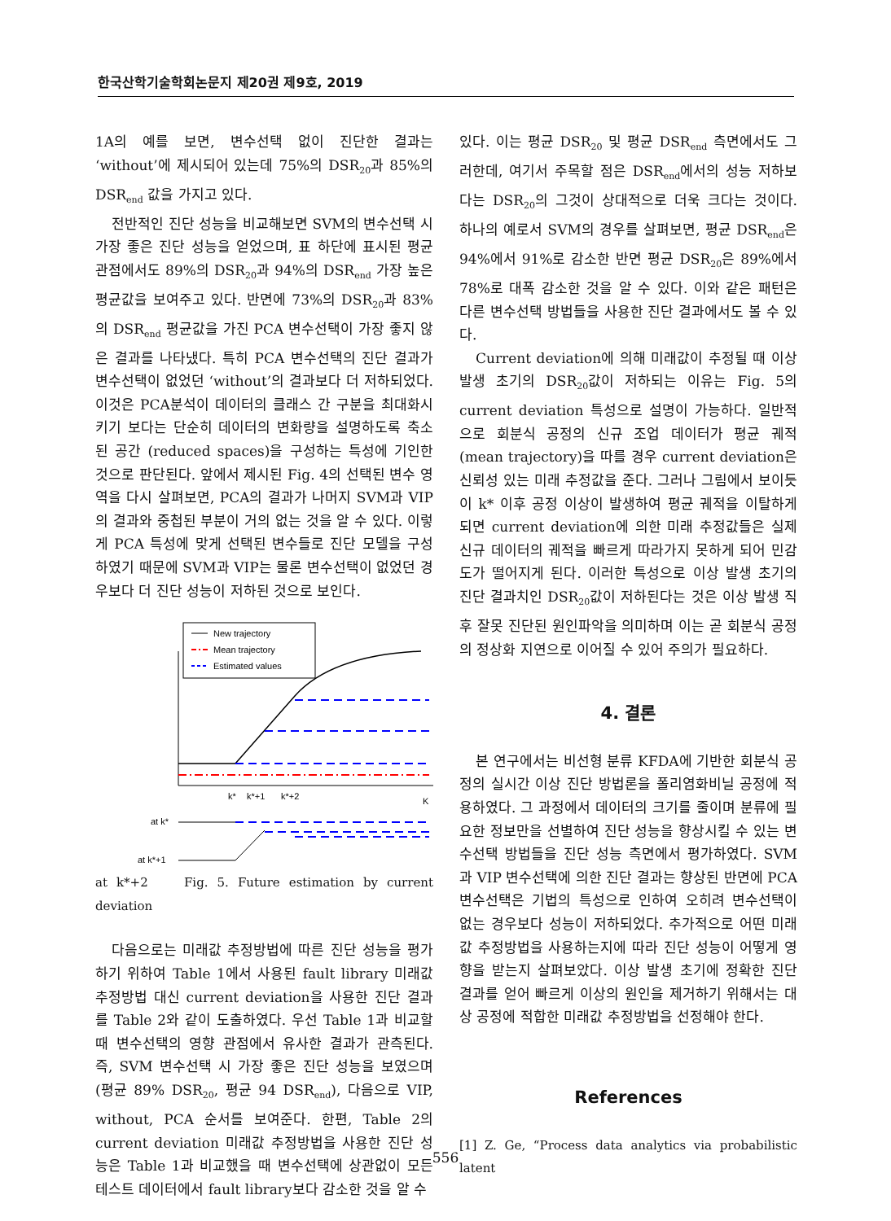한국산학기술학회논문지 제20권 제9호, 2019
1A의 예를 보면, 변수선택 없이 진단한 결과는 ‘without’에 제시되어 있는데 75%의 DSR<sub>20</sub>과 85%의 DSR<sub>end</sub> 값을 가지고 있다.
전반적인 진단 성능을 비교해보면 SVM의 변수선택 시 가장 좋은 진단 성능을 얻었으며, 표 하단에 표시된 평균 관점에서도 89%의 DSR<sub>20</sub>과 94%의 DSR<sub>end</sub> 가장 높은 평균값을 보여주고 있다. 반면에 73%의 DSR<sub>20</sub>과 83%의 DSR<sub>end</sub> 평균값을 가진 PCA 변수선택이 가장 좋지 않은 결과를 나타냈다. 특히 PCA 변수선택의 진단 결과가 변수선택이 없었던 ‘without’의 결과보다 더 저하되었다. 이것은 PCA분석이 데이터의 클래스 간 구분을 최대화시키기 보다는 단순히 데이터의 변화량을 설명하도록 축소된 공간 (reduced spaces)을 구성하는 특성에 기인한 것으로 판단된다. 앞에서 제시된 Fig. 4의 선택된 변수 영역을 다시 살펴보면, PCA의 결과가 나머지 SVM과 VIP의 결과와 중첩된 부분이 거의 없는 것을 알 수 있다. 이렇게 PCA 특성에 맞게 선택된 변수들로 진단 모델을 구성하였기 때문에 SVM과 VIP는 물론 변수선택이 없었던 경우보다 더 진단 성능이 저하된 것으로 보인다.
New trajectory
Mean trajectory
Estimated values
k*
k*+1
k*+2
K
at k*
at k*+1
at k*+2 Fig. 5. Future estimation by current deviation
다음으로는 미래값 추정방법에 따른 진단 성능을 평가하기 위하여 Table 1에서 사용된 fault library 미래값 추정방법 대신 current deviation을 사용한 진단 결과를 Table 2와 같이 도출하였다. 우선 Table 1과 비교할 때 변수선택의 영향 관점에서 유사한 결과가 관측된다. 즉, SVM 변수선택 시 가장 좋은 진단 성능을 보였으며 (평균 89% DSR<sub>20</sub>, 평균 94 DSR<sub>end</sub>), 다음으로 VIP, without, PCA 순서를 보여준다. 한편, Table 2의 current deviation 미래값 추정방법을 사용한 진단 성능은 Table 1과 비교했을 때 변수선택에 상관없이 모든 테스트 데이터에서 fault library보다 감소한 것을 알 수
있다. 이는 평균 DSR<sub>20</sub> 및 평균 DSR<sub>end</sub> 측면에서도 그러한데, 여기서 주목할 점은 DSR<sub>end</sub>에서의 성능 저하보다는 DSR<sub>20</sub>의 그것이 상대적으로 더욱 크다는 것이다. 하나의 예로서 SVM의 경우를 살펴보면, 평균 DSR<sub>end</sub>은 94%에서 91%로 감소한 반면 평균 DSR<sub>20</sub>은 89%에서 78%로 대폭 감소한 것을 알 수 있다. 이와 같은 패턴은 다른 변수선택 방법들을 사용한 진단 결과에서도 볼 수 있다.
Current deviation에 의해 미래값이 추정될 때 이상 발생 초기의 DSR<sub>20</sub>값이 저하되는 이유는 Fig. 5의 current deviation 특성으로 설명이 가능하다. 일반적으로 회분식 공정의 신규 조업 데이터가 평균 궤적 (mean trajectory)을 따를 경우 current deviation은 신뢰성 있는 미래 추정값을 준다. 그러나 그림에서 보이듯이 k* 이후 공정 이상이 발생하여 평균 궤적을 이탈하게 되면 current deviation에 의한 미래 추정값들은 실제 신규 데이터의 궤적을 빠르게 따라가지 못하게 되어 민감도가 떨어지게 된다. 이러한 특성으로 이상 발생 초기의 진단 결과치인 DSR<sub>20</sub>값이 저하된다는 것은 이상 발생 직후 잘못 진단된 원인파악을 의미하며 이는 곧 회분식 공정의 정상화 지연으로 이어질 수 있어 주의가 필요하다.
4. 결론
본 연구에서는 비선형 분류 KFDA에 기반한 회분식 공정의 실시간 이상 진단 방법론을 폴리염화비닐 공정에 적용하였다. 그 과정에서 데이터의 크기를 줄이며 분류에 필요한 정보만을 선별하여 진단 성능을 향상시킬 수 있는 변수선택 방법들을 진단 성능 측면에서 평가하였다. SVM과 VIP 변수선택에 의한 진단 결과는 향상된 반면에 PCA 변수선택은 기법의 특성으로 인하여 오히려 변수선택이 없는 경우보다 성능이 저하되었다. 추가적으로 어떤 미래값 추정방법을 사용하는지에 따라 진단 성능이 어떻게 영향을 받는지 살펴보았다. 이상 발생 초기에 정확한 진단 결과를 얻어 빠르게 이상의 원인을 제거하기 위해서는 대상 공정에 적합한 미래값 추정방법을 선정해야 한다.
References
[1] Z. Ge, “Process data analytics via probabilistic latent
556